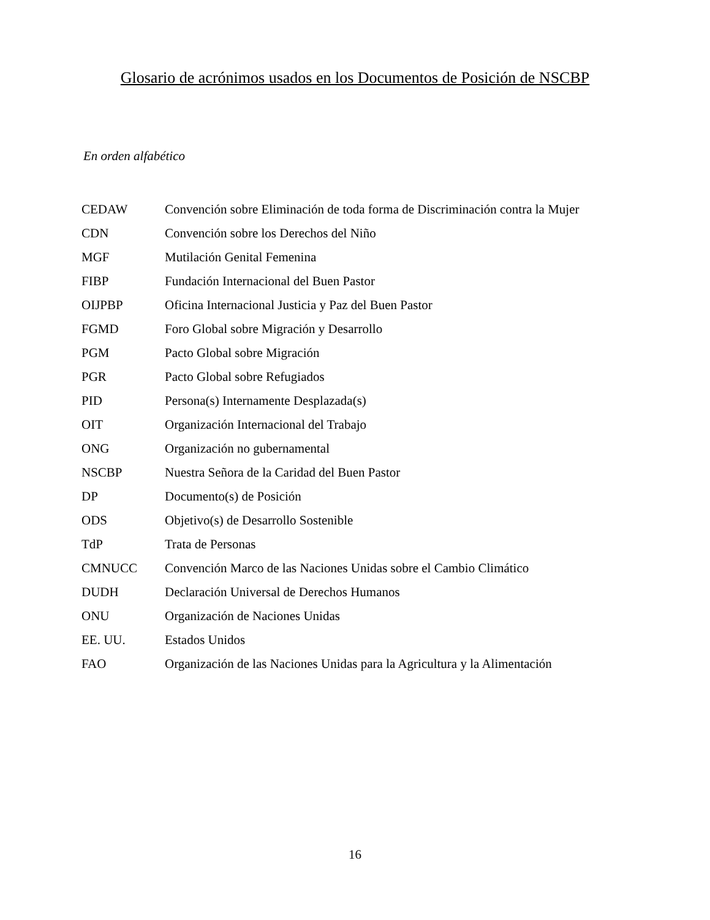Glosario de acrónimos usados en los Documentos de Posición de NSCBP
En orden alfabético
| CEDAW | Convención sobre Eliminación de toda forma de Discriminación contra la Mujer |
| CDN | Convención sobre los Derechos del Niño |
| MGF | Mutilación Genital Femenina |
| FIBP | Fundación Internacional del Buen Pastor |
| OIJPBP | Oficina Internacional Justicia y Paz del Buen Pastor |
| FGMD | Foro Global sobre Migración y Desarrollo |
| PGM | Pacto Global sobre Migración |
| PGR | Pacto Global sobre Refugiados |
| PID | Persona(s) Internamente Desplazada(s) |
| OIT | Organización Internacional del Trabajo |
| ONG | Organización no gubernamental |
| NSCBP | Nuestra Señora de la Caridad del Buen Pastor |
| DP | Documento(s) de Posición |
| ODS | Objetivo(s) de Desarrollo Sostenible |
| TdP | Trata de Personas |
| CMNUCC | Convención Marco de las Naciones Unidas sobre el Cambio Climático |
| DUDH | Declaración Universal de Derechos Humanos |
| ONU | Organización de Naciones Unidas |
| EE. UU. | Estados Unidos |
| FAO | Organización de las Naciones Unidas para la Agricultura y la Alimentación |
16